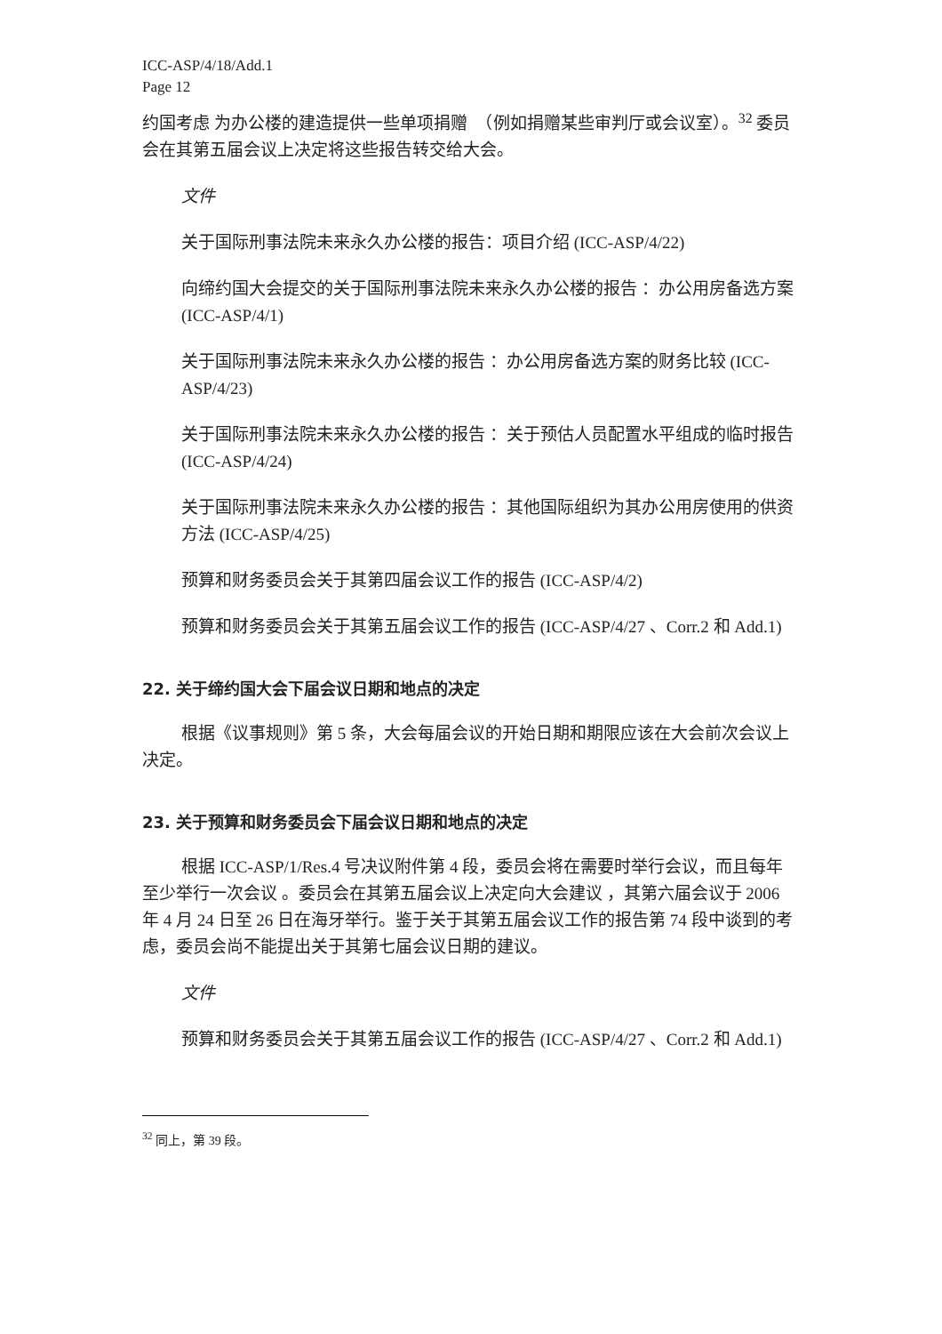ICC-ASP/4/18/Add.1
Page 12
约国考虑 为办公楼的建造提供一些单项捐赠　（例如捐赠某些审判厅或会议室）。<sup>32</sup> 委员会在其第五届会议上决定将这些报告转交给大会。
文件
关于国际刑事法院未来永久办公楼的报告：项目介绍 (ICC-ASP/4/22)
向缔约国大会提交的关于国际刑事法院未来永久办公楼的报告 ：办公用房备选方案 (ICC-ASP/4/1)
关于国际刑事法院未来永久办公楼的报告 ：办公用房备选方案的财务比较 (ICC-ASP/4/23)
关于国际刑事法院未来永久办公楼的报告 ：关于预估人员配置水平组成的临时报告 (ICC-ASP/4/24)
关于国际刑事法院未来永久办公楼的报告 ：其他国际组织为其办公用房使用的供资方法 (ICC-ASP/4/25)
预算和财务委员会关于其第四届会议工作的报告 (ICC-ASP/4/2)
预算和财务委员会关于其第五届会议工作的报告 (ICC-ASP/4/27 、Corr.2 和 Add.1)
22. 关于缔约国大会下届会议日期和地点的决定
根据《议事规则》第 5 条，大会每届会议的开始日期和期限应该在大会前次会议上决定。
23. 关于预算和财务委员会下届会议日期和地点的决定
根据 ICC-ASP/1/Res.4 号决议附件第 4 段，委员会将在需要时举行会议，而且每年至少举行一次会议 。委员会在其第五届会议上决定向大会建议 ，其第六届会议于 2006 年 4 月 24 日至 26 日在海牙举行。鉴于关于其第五届会议工作的报告第 74 段中谈到的考虑，委员会尚不能提出关于其第七届会议日期的建议。
文件
预算和财务委员会关于其第五届会议工作的报告 (ICC-ASP/4/27 、Corr.2 和 Add.1)
<sup>32</sup> 同上，第 39 段。